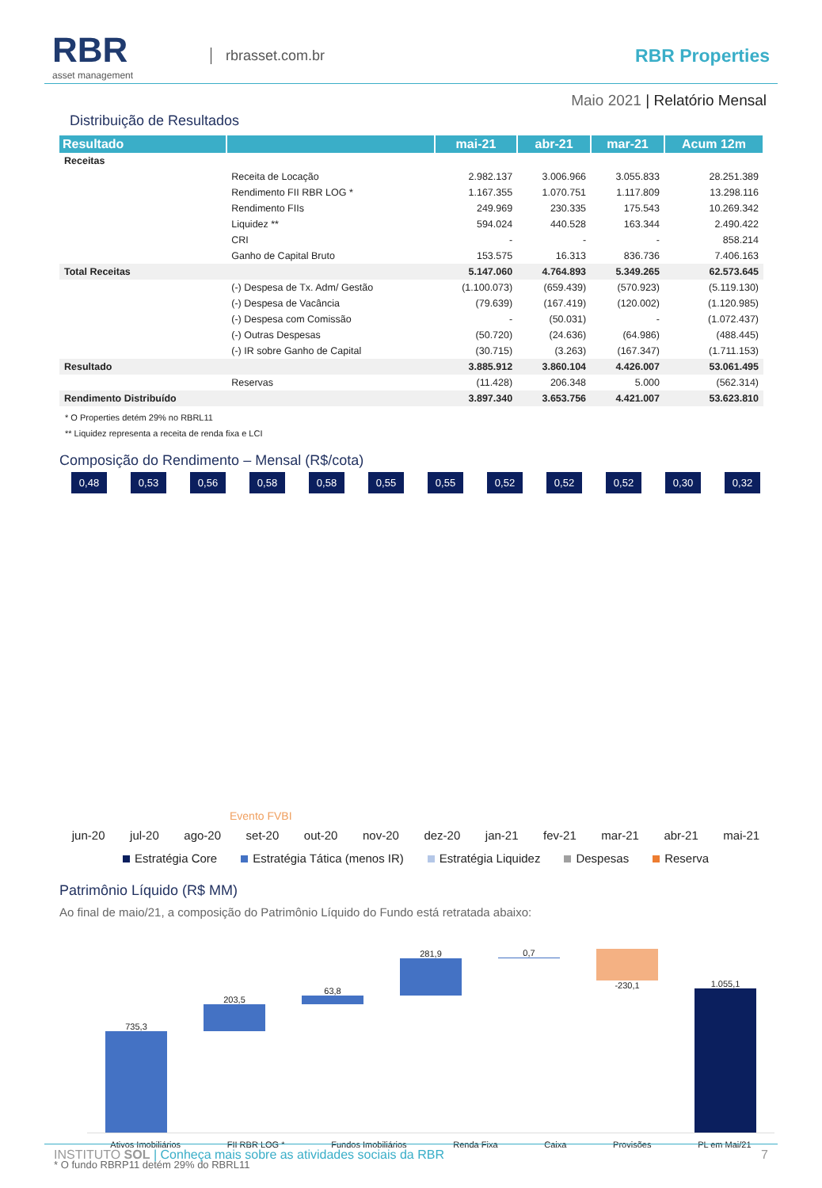RBR
asset management
rbrasset.com.br
RBR Properties
Maio 2021 | Relatório Mensal
Distribuição de Resultados
| Resultado | | mai-21 | abr-21 | mar-21 | Acum 12m |
| --- | --- | --- | --- | --- | --- |
| Receitas | | | | | |
| | Receita de Locação | 2.982.137 | 3.006.966 | 3.055.833 | 28.251.389 |
| | Rendimento FII RBR LOG * | 1.167.355 | 1.070.751 | 1.117.809 | 13.298.116 |
| | Rendimento FIIs | 249.969 | 230.335 | 175.543 | 10.269.342 |
| | Liquidez ** | 594.024 | 440.528 | 163.344 | 2.490.422 |
| | CRI | - | - | - | 858.214 |
| | Ganho de Capital Bruto | 153.575 | 16.313 | 836.736 | 7.406.163 |
| Total Receitas | | 5.147.060 | 4.764.893 | 5.349.265 | 62.573.645 |
| | (-) Despesa de Tx. Adm/ Gestão | (1.100.073) | (659.439) | (570.923) | (5.119.130) |
| | (-) Despesa de Vacância | (79.639) | (167.419) | (120.002) | (1.120.985) |
| | (-) Despesa com Comissão | - | (50.031) | - | (1.072.437) |
| | (-) Outras Despesas | (50.720) | (24.636) | (64.986) | (488.445) |
| | (-) IR sobre Ganho de Capital | (30.715) | (3.263) | (167.347) | (1.711.153) |
| Resultado | | 3.885.912 | 3.860.104 | 4.426.007 | 53.061.495 |
| | Reservas | (11.428) | 206.348 | 5.000 | (562.314) |
| Rendimento Distribuído | | 3.897.340 | 3.653.756 | 4.421.007 | 53.623.810 |
* O Properties detém 29% no RBRL11
** Liquidez representa a receita de renda fixa e LCI
Composição do Rendimento – Mensal (R$/cota)
0,48 0,53 0,56 0,58 0,58 0,55 0,55 0,52 0,52 0,52 0,30 0,32
Evento FVBI
jun-20 jul-20 ago-20 set-20 out-20 nov-20 dez-20 jan-21 fev-21 mar-21 abr-21 mai-21
Estratégia Core Estratégia Tática (menos IR) Estratégia Liquidez Despesas Reserva
Patrimônio Líquido (R$ MM)
Ao final de maio/21, a composição do Patrimônio Líquido do Fundo está retratada abaixo:
735,3
203,5
63,8
281,9
0,7
-230,1
1.055,1
Ativos Imobiliários FII RBR LOG * Fundos Imobiliários Renda Fixa Caixa Provisões PL em Mai/21
* O fundo RBRP11 detém 29% do RBRL11
INSTITUTO SOL | Conheça mais sobre as atividades sociais da RBR 7